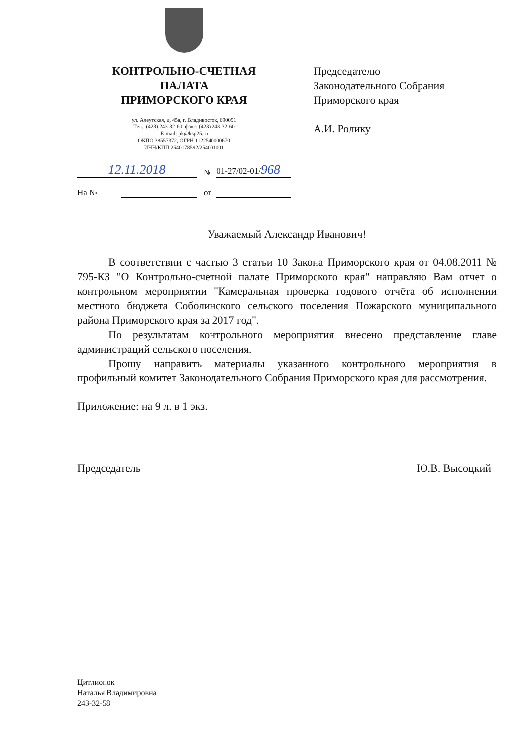КОНТРОЛЬНО-СЧЕТНАЯ
ПАЛАТА
ПРИМОРСКОГО КРАЯ
ул. Алеутская, д. 45а, г. Владивосток, 690091
Тел.: (423) 243-32-60, факс: (423) 243-32-60
E-mail: pk@ksp25.ru
ОКПО 38557372, ОГРН 1122540000670
ИНН/КПП 2540178592/254001001
Председателю
Законодательного Собрания
Приморского края
А.И. Ролику
12.11.2018 № 01-27/02-01/968
На № от
Уважаемый Александр Иванович!
В соответствии с частью 3 статьи 10 Закона Приморского края от 04.08.2011 № 795-КЗ "О Контрольно-счетной палате Приморского края" направляю Вам отчет о контрольном мероприятии "Камеральная проверка годового отчёта об исполнении местного бюджета Соболинского сельского поселения Пожарского муниципального района Приморского края за 2017 год".
По результатам контрольного мероприятия внесено представление главе администраций сельского поселения.
Прошу направить материалы указанного контрольного мероприятия в профильный комитет Законодательного Собрания Приморского края для рассмотрения.
Приложение: на 9 л. в 1 экз.
Председатель Ю.В. Высоцкий
Цитлионок
Наталья Владимировна
243-32-58